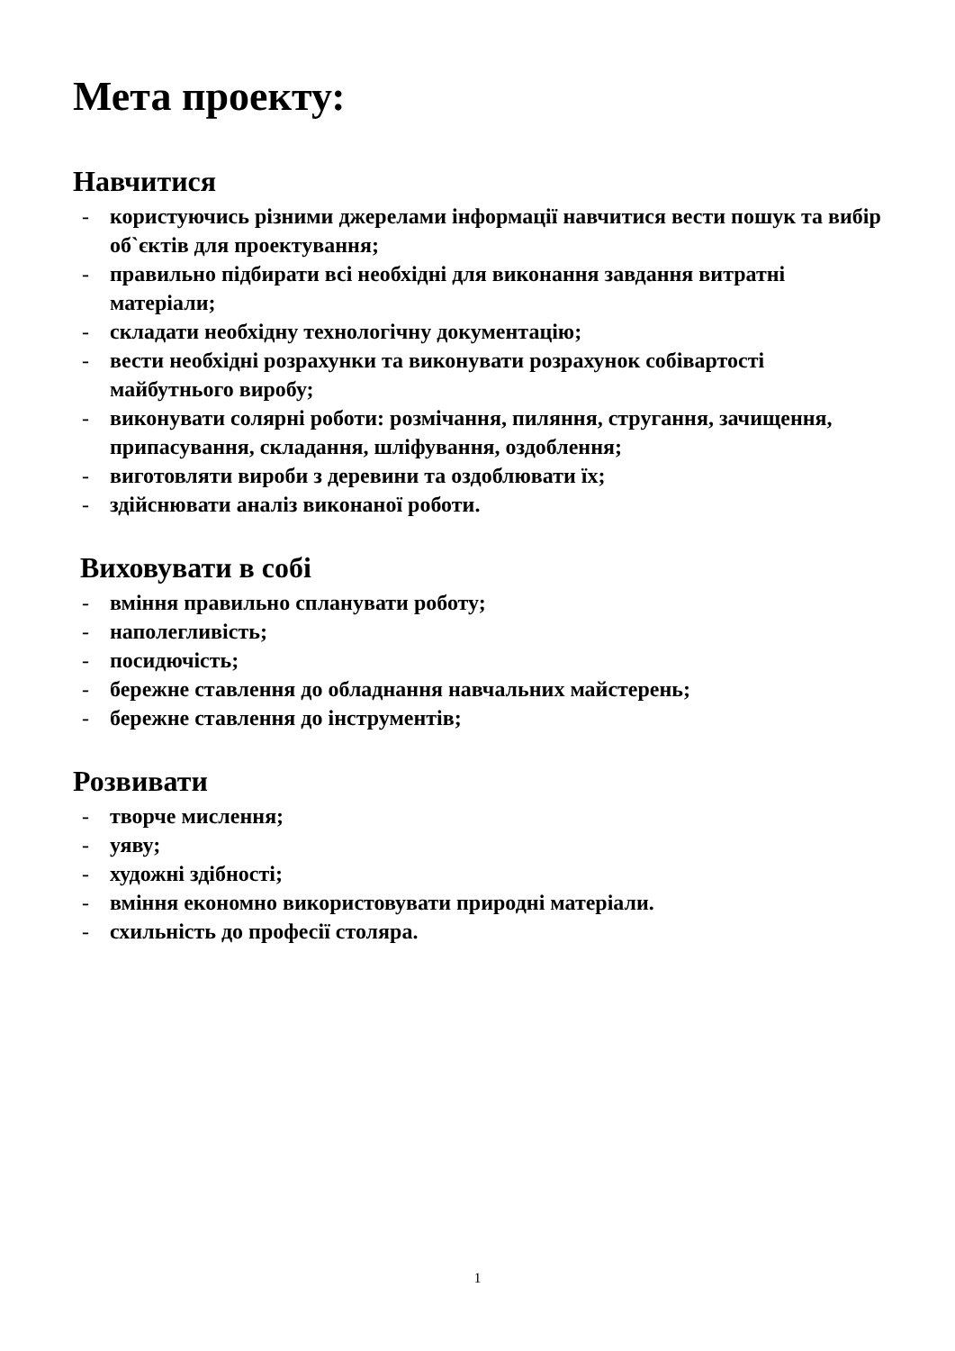Мета проекту:
Навчитися
- користуючись різними джерелами інформації навчитися вести пошук та вибір об`єктів для проектування;
- правильно підбирати всі необхідні для виконання завдання витратні матеріали;
- складати необхідну технологічну документацію;
- вести необхідні розрахунки та виконувати розрахунок собівартості майбутнього виробу;
- виконувати солярні роботи: розмічання, пиляння, стругання, зачищення, припасування, складання, шліфування, оздоблення;
- виготовляти вироби з деревини та оздоблювати їх;
- здійснювати аналіз виконаної роботи.
Виховувати в собі
- вміння правильно спланувати роботу;
- наполегливість;
- посидючість;
- бережне ставлення до обладнання навчальних майстерень;
- бережне ставлення до інструментів;
Розвивати
- творче мислення;
- уяву;
- художні здібності;
- вміння економно використовувати природні матеріали.
- схильність до професії столяра.
1